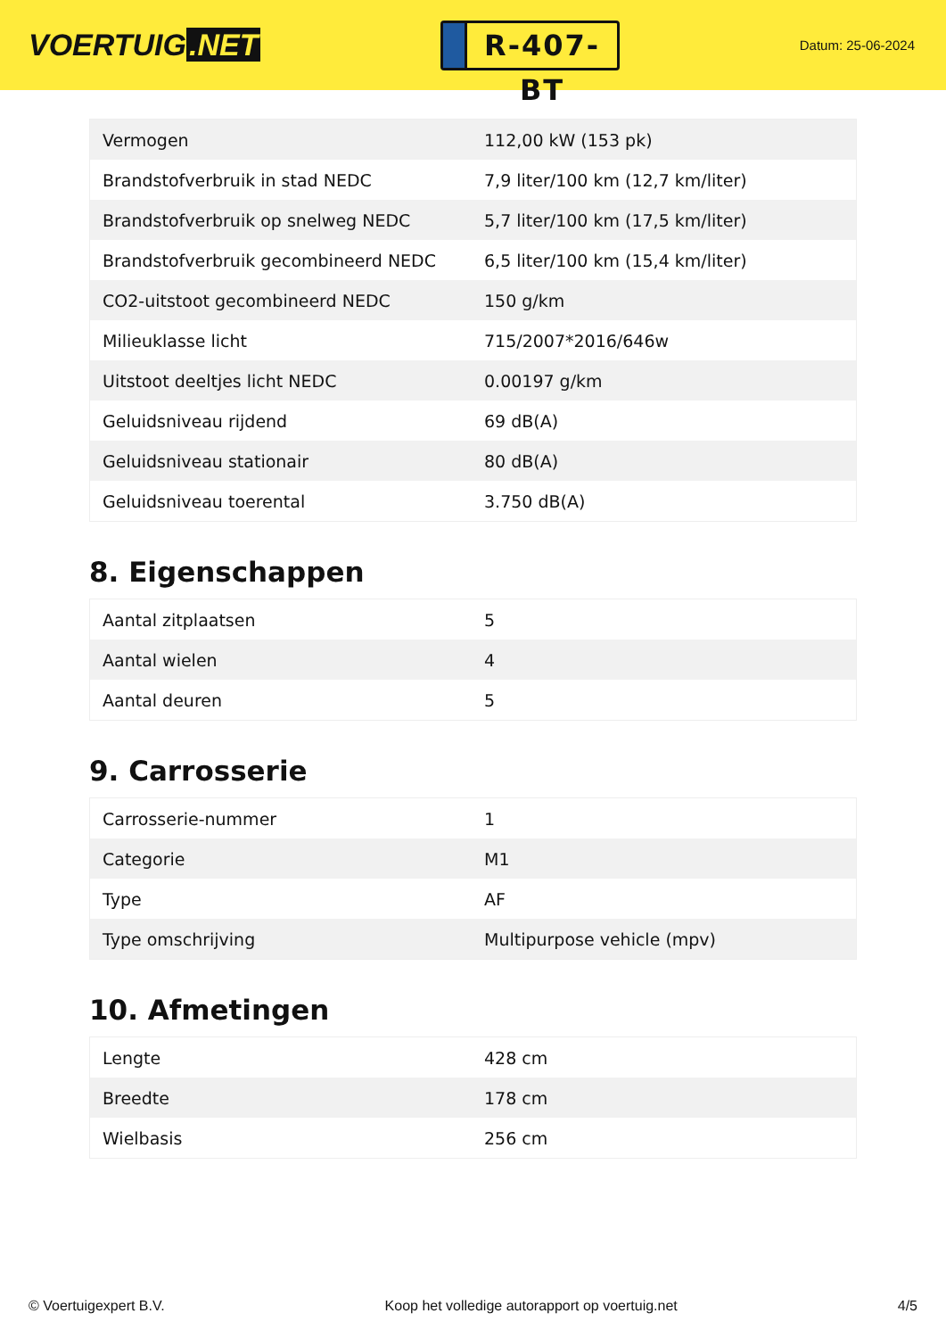VOERTUIG.NET
R-407-BT
Datum: 25-06-2024
| Vermogen | 112,00 kW (153 pk) |
| Brandstofverbruik in stad NEDC | 7,9 liter/100 km (12,7 km/liter) |
| Brandstofverbruik op snelweg NEDC | 5,7 liter/100 km (17,5 km/liter) |
| Brandstofverbruik gecombineerd NEDC | 6,5 liter/100 km (15,4 km/liter) |
| CO2-uitstoot gecombineerd NEDC | 150 g/km |
| Milieuklasse licht | 715/2007*2016/646w |
| Uitstoot deeltjes licht NEDC | 0.00197 g/km |
| Geluidsniveau rijdend | 69 dB(A) |
| Geluidsniveau stationair | 80 dB(A) |
| Geluidsniveau toerental | 3.750 dB(A) |
8. Eigenschappen
| Aantal zitplaatsen | 5 |
| Aantal wielen | 4 |
| Aantal deuren | 5 |
9. Carrosserie
| Carrosserie-nummer | 1 |
| Categorie | M1 |
| Type | AF |
| Type omschrijving | Multipurpose vehicle (mpv) |
10. Afmetingen
| Lengte | 428 cm |
| Breedte | 178 cm |
| Wielbasis | 256 cm |
© Voertuigexpert B.V. Koop het volledige autorapport op voertuig.net 4/5